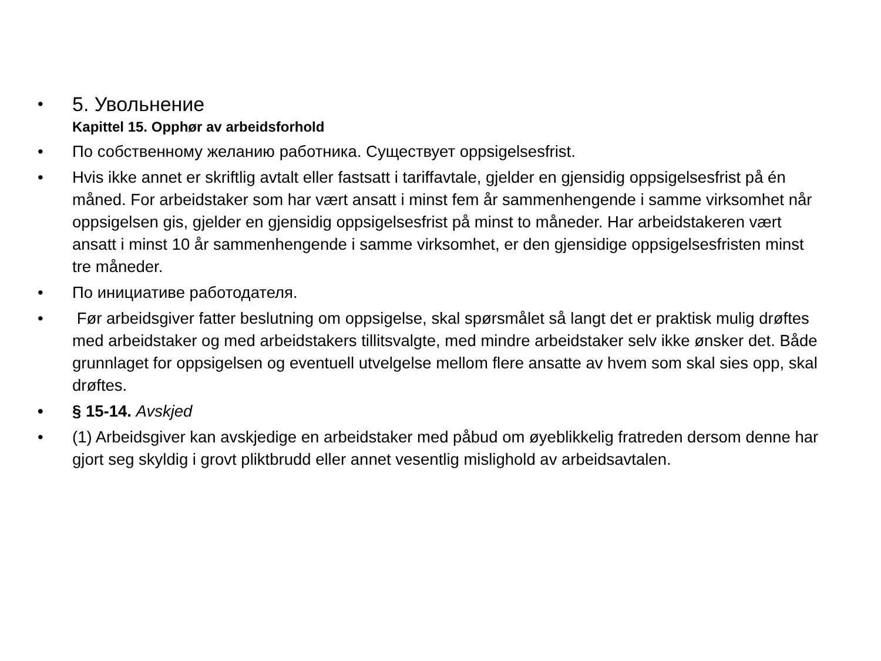• 5. Увольнение
Kapittel 15. Opphør av arbeidsforhold
• По собственному желанию работника. Существует oppsigelsesfrist.
• Hvis ikke annet er skriftlig avtalt eller fastsatt i tariffavtale, gjelder en gjensidig oppsigelsesfrist på én måned. For arbeidstaker som har vært ansatt i minst fem år sammenhengende i samme virksomhet når oppsigelsen gis, gjelder en gjensidig oppsigelsesfrist på minst to måneder. Har arbeidstakeren vært ansatt i minst 10 år sammenhengende i samme virksomhet, er den gjensidige oppsigelsesfristen minst tre måneder.
• По инициативе работодателя.
• Før arbeidsgiver fatter beslutning om oppsigelse, skal spørsmålet så langt det er praktisk mulig drøftes med arbeidstaker og med arbeidstakers tillitsvalgte, med mindre arbeidstaker selv ikke ønsker det. Både grunnlaget for oppsigelsen og eventuell utvelgelse mellom flere ansatte av hvem som skal sies opp, skal drøftes.
• § 15-14. Avskjed
• (1) Arbeidsgiver kan avskjedige en arbeidstaker med påbud om øyeblikkelig fratreden dersom denne har gjort seg skyldig i grovt pliktbrudd eller annet vesentlig mislighold av arbeidsavtalen.